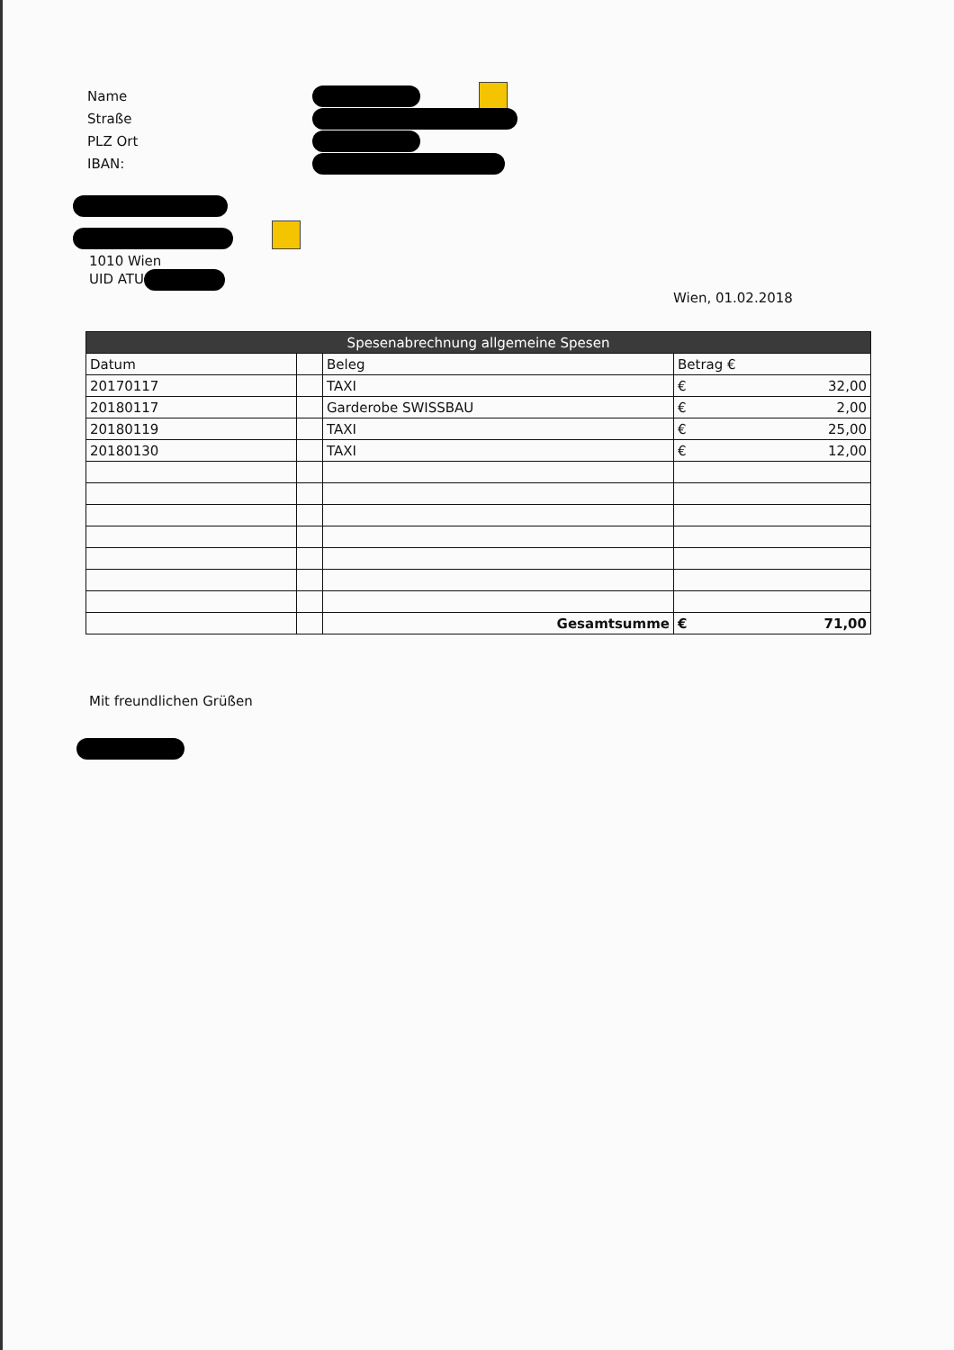Name
Straße
PLZ Ort
IBAN:
1010 Wien
UID ATU
Wien, 01.02.2018
| Spesenabrechnung allgemeine Spesen | | | |
| --- | --- | --- | --- |
| Datum | | Beleg | Betrag € |
| 20170117 | | TAXI | € 32,00 |
| 20180117 | | Garderobe SWISSBAU | € 2,00 |
| 20180119 | | TAXI | € 25,00 |
| 20180130 | | TAXI | € 12,00 |
| | | Gesamtsumme | € 71,00 |
Mit freundlichen Grüßen